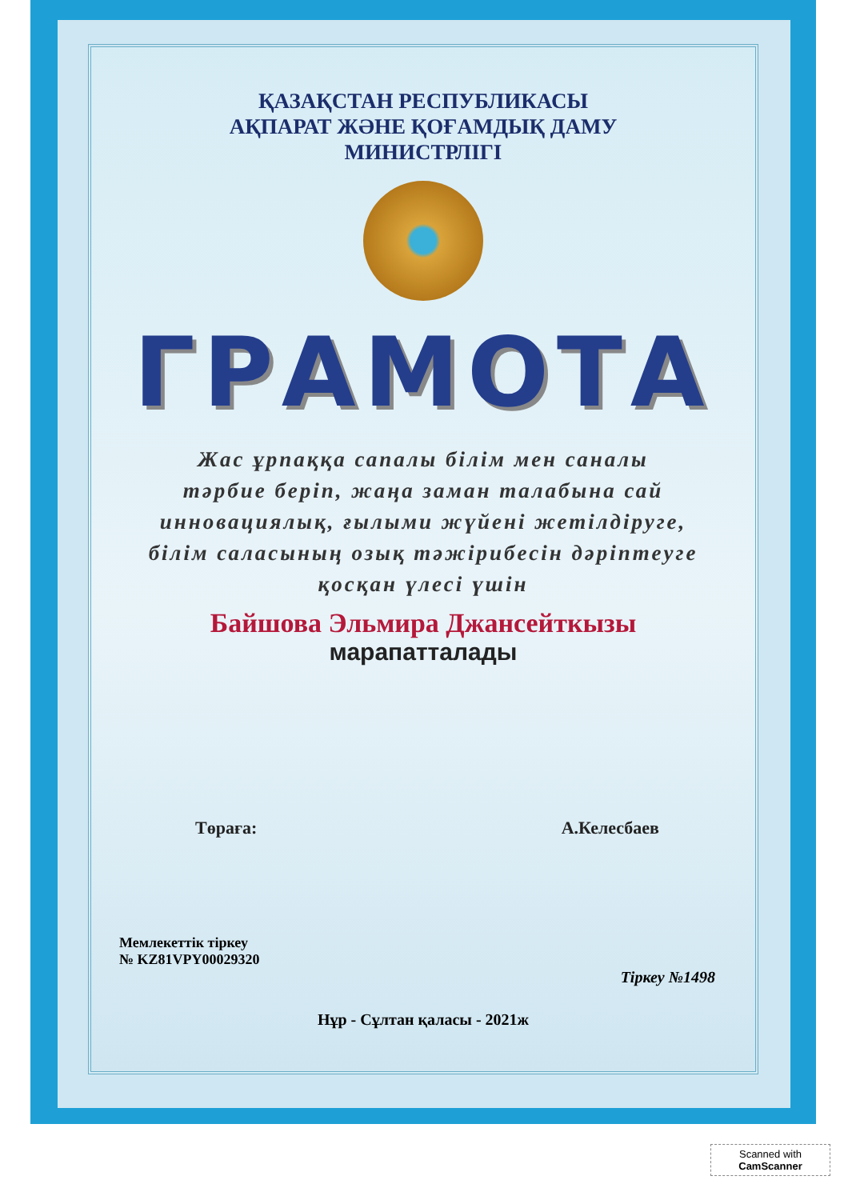ҚАЗАҚСТАН РЕСПУБЛИКАСЫ
АҚПАРАТ ЖӘНЕ ҚОҒАМДЫҚ ДАМУ
МИНИСТРЛІГІ
ГРАМОТА
Жас ұрпаққа сапалы білім мен саналы
тәрбие беріп, жаңа заман талабына сай
инновациялық, ғылыми жүйені жетілдіруге,
білім саласының озық тәжірибесін дәріптеуге
қосқан үлесі үшін
Байшова Эльмира Джансейткызы
марапатталады
Төраға: А.Келесбаев
Мемлекеттік тіркеу
№ KZ81VPY00029320
Тіркеу №1498
Нұр - Сұлтан қаласы - 2021ж
Scanned with
CamScanner